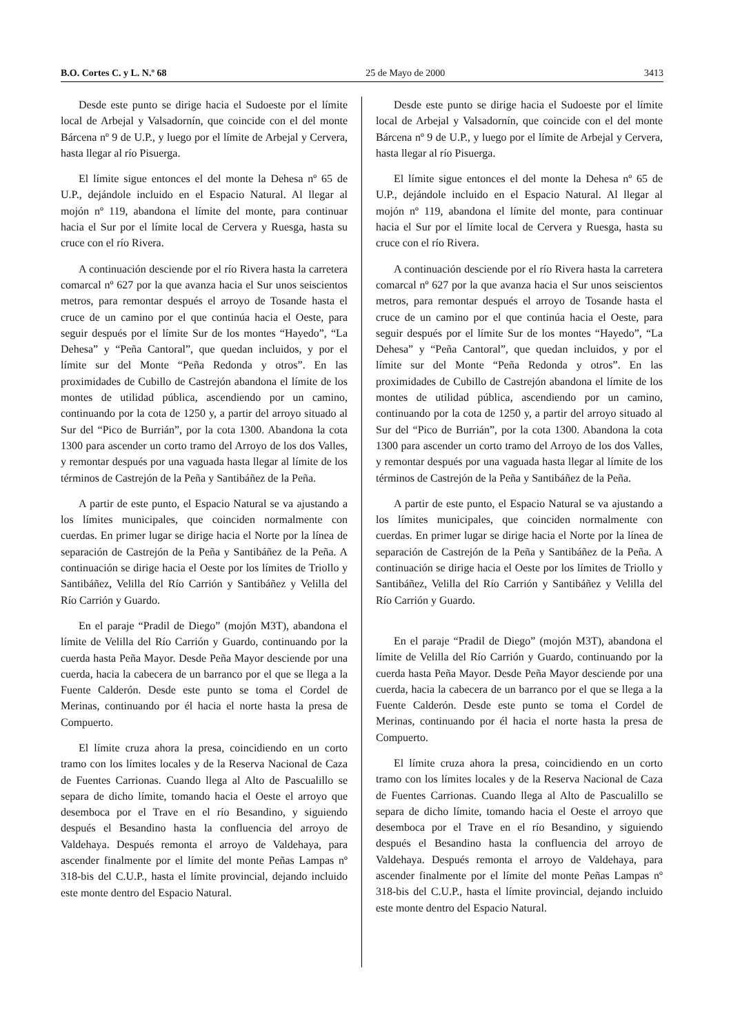B.O. Cortes C. y L. N.º 68 25 de Mayo de 2000 3413
Desde este punto se dirige hacia el Sudoeste por el límite local de Arbejal y Valsadornín, que coincide con el del monte Bárcena nº 9 de U.P., y luego por el límite de Arbejal y Cervera, hasta llegar al río Pisuerga.
El límite sigue entonces el del monte la Dehesa nº 65 de U.P., dejándole incluido en el Espacio Natural. Al llegar al mojón nº 119, abandona el límite del monte, para continuar hacia el Sur por el límite local de Cervera y Ruesga, hasta su cruce con el río Rivera.
A continuación desciende por el río Rivera hasta la carretera comarcal nº 627 por la que avanza hacia el Sur unos seiscientos metros, para remontar después el arroyo de Tosande hasta el cruce de un camino por el que continúa hacia el Oeste, para seguir después por el límite Sur de los montes “Hayedo”, “La Dehesa” y “Peña Cantoral”, que quedan incluidos, y por el límite sur del Monte “Peña Redonda y otros”. En las proximidades de Cubillo de Castrejón abandona el límite de los montes de utilidad pública, ascendiendo por un camino, continuando por la cota de 1250 y, a partir del arroyo situado al Sur del “Pico de Burrián”, por la cota 1300. Abandona la cota 1300 para ascender un corto tramo del Arroyo de los dos Valles, y remontar después por una vaguada hasta llegar al límite de los términos de Castrejón de la Peña y Santibáñez de la Peña.
A partir de este punto, el Espacio Natural se va ajustando a los límites municipales, que coinciden normalmente con cuerdas. En primer lugar se dirige hacia el Norte por la línea de separación de Castrejón de la Peña y Santibáñez de la Peña. A continuación se dirige hacia el Oeste por los límites de Triollo y Santibáñez, Velilla del Río Carrión y Santibáñez y Velilla del Río Carrión y Guardo.
En el paraje “Pradil de Diego” (mojón M3T), abandona el límite de Velilla del Río Carrión y Guardo, continuando por la cuerda hasta Peña Mayor. Desde Peña Mayor desciende por una cuerda, hacia la cabecera de un barranco por el que se llega a la Fuente Calderón. Desde este punto se toma el Cordel de Merinas, continuando por él hacia el norte hasta la presa de Compuerto.
El límite cruza ahora la presa, coincidiendo en un corto tramo con los límites locales y de la Reserva Nacional de Caza de Fuentes Carrionas. Cuando llega al Alto de Pascualillo se separa de dicho límite, tomando hacia el Oeste el arroyo que desemboca por el Trave en el río Besandino, y siguiendo después el Besandino hasta la confluencia del arroyo de Valdehaya. Después remonta el arroyo de Valdehaya, para ascender finalmente por el límite del monte Peñas Lampas nº 318-bis del C.U.P., hasta el límite provincial, dejando incluido este monte dentro del Espacio Natural.
Desde este punto se dirige hacia el Sudoeste por el límite local de Arbejal y Valsadornín, que coincide con el del monte Bárcena nº 9 de U.P., y luego por el límite de Arbejal y Cervera, hasta llegar al río Pisuerga.
El límite sigue entonces el del monte la Dehesa nº 65 de U.P., dejándole incluido en el Espacio Natural. Al llegar al mojón nº 119, abandona el límite del monte, para continuar hacia el Sur por el límite local de Cervera y Ruesga, hasta su cruce con el río Rivera.
A continuación desciende por el río Rivera hasta la carretera comarcal nº 627 por la que avanza hacia el Sur unos seiscientos metros, para remontar después el arroyo de Tosande hasta el cruce de un camino por el que continúa hacia el Oeste, para seguir después por el límite Sur de los montes “Hayedo”, “La Dehesa” y “Peña Cantoral”, que quedan incluidos, y por el límite sur del Monte “Peña Redonda y otros”. En las proximidades de Cubillo de Castrejón abandona el límite de los montes de utilidad pública, ascendiendo por un camino, continuando por la cota de 1250 y, a partir del arroyo situado al Sur del “Pico de Burrián”, por la cota 1300. Abandona la cota 1300 para ascender un corto tramo del Arroyo de los dos Valles, y remontar después por una vaguada hasta llegar al límite de los términos de Castrejón de la Peña y Santibáñez de la Peña.
A partir de este punto, el Espacio Natural se va ajustando a los límites municipales, que coinciden normalmente con cuerdas. En primer lugar se dirige hacia el Norte por la línea de separación de Castrejón de la Peña y Santibáñez de la Peña. A continuación se dirige hacia el Oeste por los límites de Triollo y Santibáñez, Velilla del Río Carrión y Santibáñez y Velilla del Río Carrión y Guardo.
En el paraje “Pradil de Diego” (mojón M3T), abandona el límite de Velilla del Río Carrión y Guardo, continuando por la cuerda hasta Peña Mayor. Desde Peña Mayor desciende por una cuerda, hacia la cabecera de un barranco por el que se llega a la Fuente Calderón. Desde este punto se toma el Cordel de Merinas, continuando por él hacia el norte hasta la presa de Compuerto.
El límite cruza ahora la presa, coincidiendo en un corto tramo con los límites locales y de la Reserva Nacional de Caza de Fuentes Carrionas. Cuando llega al Alto de Pascualillo se separa de dicho límite, tomando hacia el Oeste el arroyo que desemboca por el Trave en el río Besandino, y siguiendo después el Besandino hasta la confluencia del arroyo de Valdehaya. Después remonta el arroyo de Valdehaya, para ascender finalmente por el límite del monte Peñas Lampas nº 318-bis del C.U.P., hasta el límite provincial, dejando incluido este monte dentro del Espacio Natural.